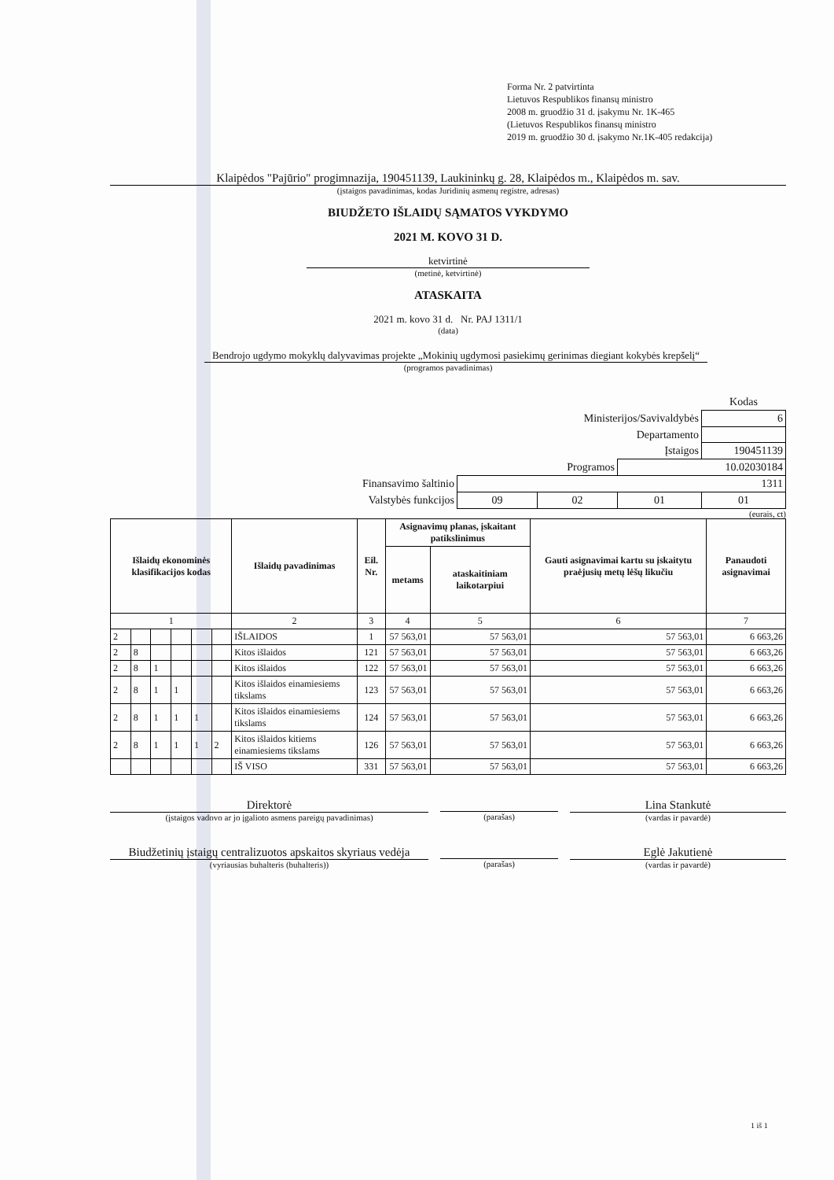Forma Nr. 2 patvirtinta
Lietuvos Respublikos finansų ministro
2008 m. gruodžio 31 d. įsakymu Nr. 1K-465
(Lietuvos Respublikos finansų ministro
2019 m. gruodžio 30 d. įsakymo Nr.1K-405 redakcija)
Klaipėdos "Pajūrio" progimnazija, 190451139, Laukininkų g. 28, Klaipėdos m., Klaipėdos m. sav.
(įstaigos pavadinimas, kodas Juridinių asmenų registre, adresas)
BIUDŽETO IŠLAIDŲ SĄMATOS VYKDYMO
2021 M. KOVO 31 D.
ketvirtinė
(metinė, ketvirtinė)
ATASKAITA
2021 m. kovo 31 d. Nr. PAJ 1311/1
(data)
Bendrojo ugdymo mokyklų dalyvavimas projekte „Mokinių ugdymosi pasiekimų gerinimas diegiant kokybės krepšelį“
(programos pavadinimas)
| | | | | Kodas |
| Ministerijos/Savivaldybės | | | | 6 |
| Departamento | | | | |
| Įstaigos | | | | 190451139 |
| Programos | | | 10.02030184 | |
| Finansavimo šaltinio | 1311 | | | |
| Valstybės funkcijos | 09 | 02 | 01 | 01 |
(eurais, ct)
| Išlaidų ekonominės klasifikacijos kodas | | | | | | Išlaidų pavadinimas | Eil. Nr. | Asignavimų planas, įskaitant patikslinimus | | Gauti asignavimai kartu su įskaitytu praėjusių metų lėšų likučiu | Panaudoti asignavimai |
| --- | --- | --- | --- | --- | --- | --- | --- | --- | --- | --- | --- |
| | | | | | | | | metams | ataskaitiniam laikotarpiui | | |
| 1 | | | | | | 2 | 3 | 4 | 5 | 6 | 7 |
| 2 | | | | | | IŠLAIDOS | 1 | 57 563,01 | 57 563,01 | 57 563,01 | 6 663,26 |
| 2 | 8 | | | | | Kitos išlaidos | 121 | 57 563,01 | 57 563,01 | 57 563,01 | 6 663,26 |
| 2 | 8 | 1 | | | | Kitos išlaidos | 122 | 57 563,01 | 57 563,01 | 57 563,01 | 6 663,26 |
| 2 | 8 | 1 | 1 | | | Kitos išlaidos einamiesiems tikslams | 123 | 57 563,01 | 57 563,01 | 57 563,01 | 6 663,26 |
| 2 | 8 | 1 | 1 | 1 | | Kitos išlaidos einamiesiems tikslams | 124 | 57 563,01 | 57 563,01 | 57 563,01 | 6 663,26 |
| 2 | 8 | 1 | 1 | 1 | 2 | Kitos išlaidos kitiems einamiesiems tikslams | 126 | 57 563,01 | 57 563,01 | 57 563,01 | 6 663,26 |
| | | | | | | IŠ VISO | 331 | 57 563,01 | 57 563,01 | 57 563,01 | 6 663,26 |
Direktorė
(įstaigos vadovo ar jo įgalioto asmens pareigų pavadinimas)
(parašas)
Lina Stankutė
(vardas ir pavardė)
Biudžetinių įstaigų centralizuotos apskaitos skyriaus vedėja
(vyriausias buhalteris (buhalteris))
(parašas)
Eglė Jakutienė
(vardas ir pavardė)
1 iš 1